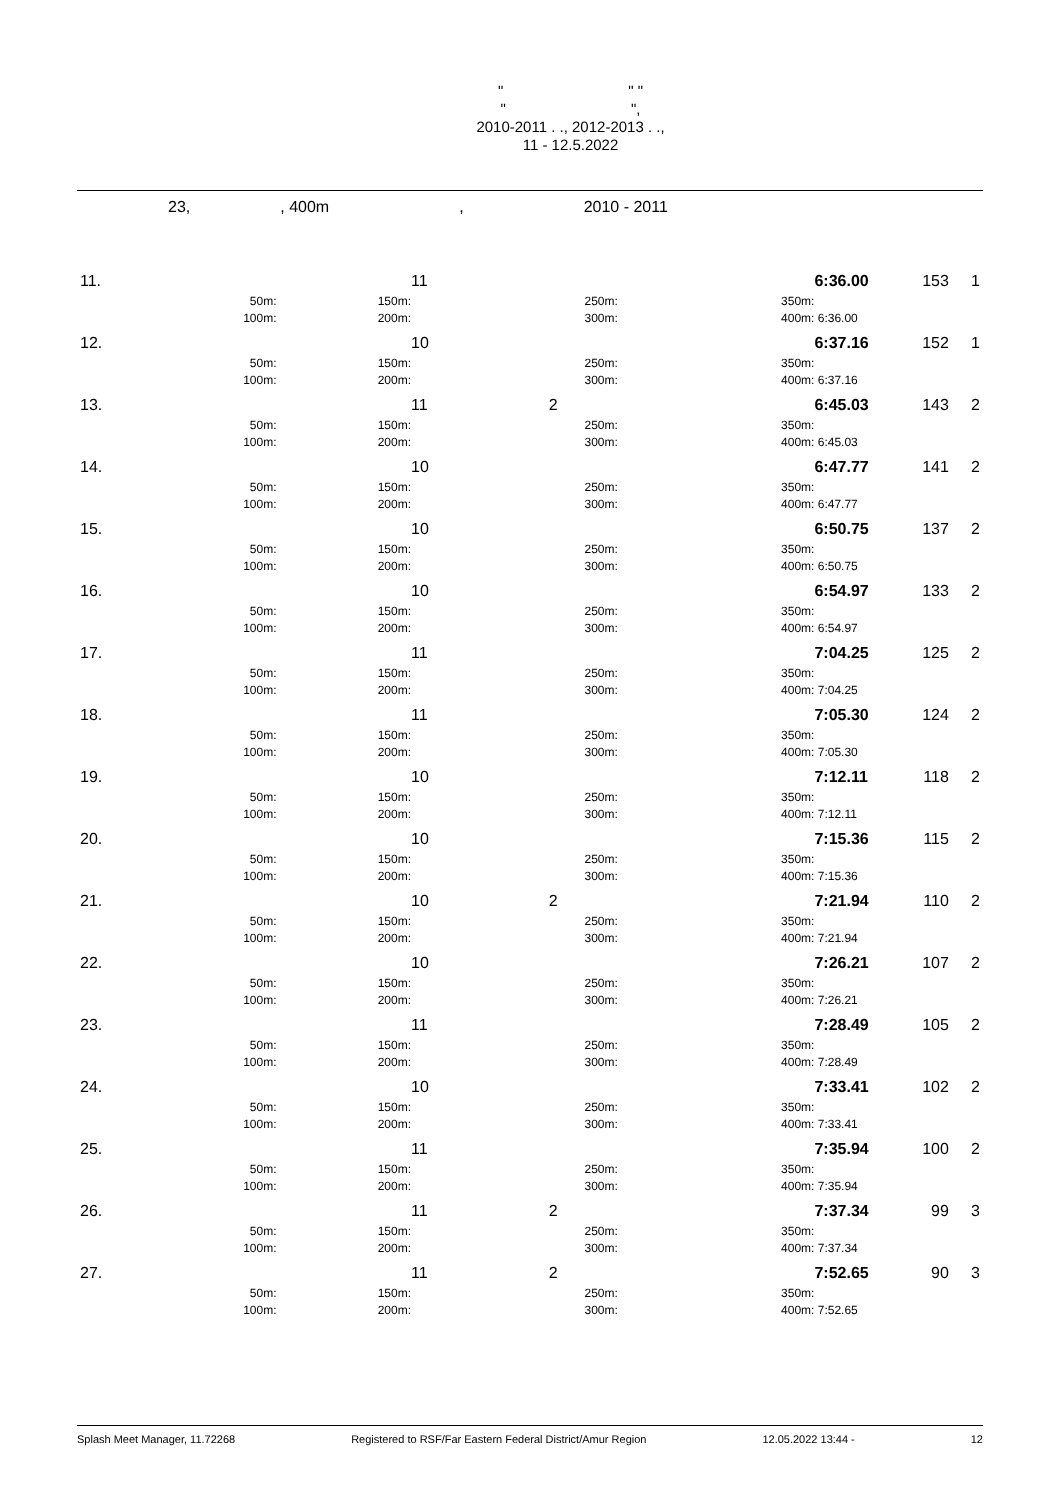" " "
" ",
2010-2011 . ., 2012-2013 . .,
11 - 12.5.2022
23,, 400m, 2010 - 2011
| 11. | | | 11 | | | | 6:36.00 | 153 | 1 |
| | 50m: | 150m: | | 250m: | | 350m: | | | |
| | 100m: | 200m: | | 300m: | | 400m: | 6:36.00 | | |
| 12. | | | 10 | | | | 6:37.16 | 152 | 1 |
| | 50m: | 150m: | | 250m: | | 350m: | | | |
| | 100m: | 200m: | | 300m: | | 400m: | 6:37.16 | | |
| 13. | | | 11 | 2 | | | 6:45.03 | 143 | 2 |
| | 50m: | 150m: | | 250m: | | 350m: | | | |
| | 100m: | 200m: | | 300m: | | 400m: | 6:45.03 | | |
| 14. | | | 10 | | | | 6:47.77 | 141 | 2 |
| | 50m: | 150m: | | 250m: | | 350m: | | | |
| | 100m: | 200m: | | 300m: | | 400m: | 6:47.77 | | |
| 15. | | | 10 | | | | 6:50.75 | 137 | 2 |
| | 50m: | 150m: | | 250m: | | 350m: | | | |
| | 100m: | 200m: | | 300m: | | 400m: | 6:50.75 | | |
| 16. | | | 10 | | | | 6:54.97 | 133 | 2 |
| | 50m: | 150m: | | 250m: | | 350m: | | | |
| | 100m: | 200m: | | 300m: | | 400m: | 6:54.97 | | |
| 17. | | | 11 | | | | 7:04.25 | 125 | 2 |
| | 50m: | 150m: | | 250m: | | 350m: | | | |
| | 100m: | 200m: | | 300m: | | 400m: | 7:04.25 | | |
| 18. | | | 11 | | | | 7:05.30 | 124 | 2 |
| | 50m: | 150m: | | 250m: | | 350m: | | | |
| | 100m: | 200m: | | 300m: | | 400m: | 7:05.30 | | |
| 19. | | | 10 | | | | 7:12.11 | 118 | 2 |
| | 50m: | 150m: | | 250m: | | 350m: | | | |
| | 100m: | 200m: | | 300m: | | 400m: | 7:12.11 | | |
| 20. | | | 10 | | | | 7:15.36 | 115 | 2 |
| | 50m: | 150m: | | 250m: | | 350m: | | | |
| | 100m: | 200m: | | 300m: | | 400m: | 7:15.36 | | |
| 21. | | | 10 | 2 | | | 7:21.94 | 110 | 2 |
| | 50m: | 150m: | | 250m: | | 350m: | | | |
| | 100m: | 200m: | | 300m: | | 400m: | 7:21.94 | | |
| 22. | | | 10 | | | | 7:26.21 | 107 | 2 |
| | 50m: | 150m: | | 250m: | | 350m: | | | |
| | 100m: | 200m: | | 300m: | | 400m: | 7:26.21 | | |
| 23. | | | 11 | | | | 7:28.49 | 105 | 2 |
| | 50m: | 150m: | | 250m: | | 350m: | | | |
| | 100m: | 200m: | | 300m: | | 400m: | 7:28.49 | | |
| 24. | | | 10 | | | | 7:33.41 | 102 | 2 |
| | 50m: | 150m: | | 250m: | | 350m: | | | |
| | 100m: | 200m: | | 300m: | | 400m: | 7:33.41 | | |
| 25. | | | 11 | | | | 7:35.94 | 100 | 2 |
| | 50m: | 150m: | | 250m: | | 350m: | | | |
| | 100m: | 200m: | | 300m: | | 400m: | 7:35.94 | | |
| 26. | | | 11 | 2 | | | 7:37.34 | 99 | 3 |
| | 50m: | 150m: | | 250m: | | 350m: | | | |
| | 100m: | 200m: | | 300m: | | 400m: | 7:37.34 | | |
| 27. | | | 11 | 2 | | | 7:52.65 | 90 | 3 |
| | 50m: | 150m: | | 250m: | | 350m: | | | |
| | 100m: | 200m: | | 300m: | | 400m: | 7:52.65 | | |
Splash Meet Manager, 11.72268 Registered to RSF/Far Eastern Federal District/Amur Region 12.05.2022 13:44 - 12